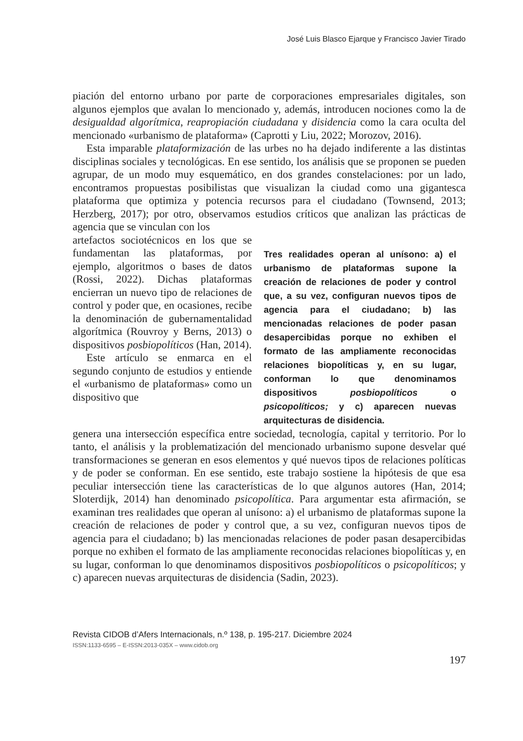José Luis Blasco Ejarque y Francisco Javier Tirado
piación del entorno urbano por parte de corporaciones empresariales digitales, son algunos ejemplos que avalan lo mencionado y, además, introducen nociones como la de desigualdad algorítmica, reapropiación ciudadana y disidencia como la cara oculta del mencionado «urbanismo de plataforma» (Caprotti y Liu, 2022; Morozov, 2016).
Esta imparable plataformización de las urbes no ha dejado indiferente a las distintas disciplinas sociales y tecnológicas. En ese sentido, los análisis que se proponen se pueden agrupar, de un modo muy esquemático, en dos grandes constelaciones: por un lado, encontramos propuestas posibilistas que visualizan la ciudad como una gigantesca plataforma que optimiza y potencia recursos para el ciudadano (Townsend, 2013; Herzberg, 2017); por otro, observamos estudios críticos que analizan las prácticas de agencia que se vinculan con los
artefactos sociotécnicos en los que se fundamentan las plataformas, por ejemplo, algoritmos o bases de datos (Rossi, 2022). Dichas plataformas encierran un nuevo tipo de relaciones de control y poder que, en ocasiones, recibe la denominación de gubernamentalidad algorítmica (Rouvroy y Berns, 2013) o dispositivos posbiopolíticos (Han, 2014).
Este artículo se enmarca en el segundo conjunto de estudios y entiende el «urbanismo de plataformas» como un dispositivo que
Tres realidades operan al unísono: a) el urbanismo de plataformas supone la creación de relaciones de poder y control que, a su vez, configuran nuevos tipos de agencia para el ciudadano; b) las mencionadas relaciones de poder pasan desapercibidas porque no exhiben el formato de las ampliamente reconocidas relaciones biopolíticas y, en su lugar, conforman lo que denominamos dispositivos posbiopolíticos o psicopolíticos; y c) aparecen nuevas arquitecturas de disidencia.
genera una intersección específica entre sociedad, tecnología, capital y territorio. Por lo tanto, el análisis y la problematización del mencionado urbanismo supone desvelar qué transformaciones se generan en esos elementos y qué nuevos tipos de relaciones políticas y de poder se conforman. En ese sentido, este trabajo sostiene la hipótesis de que esa peculiar intersección tiene las características de lo que algunos autores (Han, 2014; Sloterdijk, 2014) han denominado psicopolítica. Para argumentar esta afirmación, se examinan tres realidades que operan al unísono: a) el urbanismo de plataformas supone la creación de relaciones de poder y control que, a su vez, configuran nuevos tipos de agencia para el ciudadano; b) las mencionadas relaciones de poder pasan desapercibidas porque no exhiben el formato de las ampliamente reconocidas relaciones biopolíticas y, en su lugar, conforman lo que denominamos dispositivos posbiopolíticos o psicopolíticos; y c) aparecen nuevas arquitecturas de disidencia (Sadin, 2023).
Revista CIDOB d’Afers Internacionals, n.º 138, p. 195-217. Diciembre 2024
ISSN:1133-6595 – E-ISSN:2013-035X – www.cidob.org
197